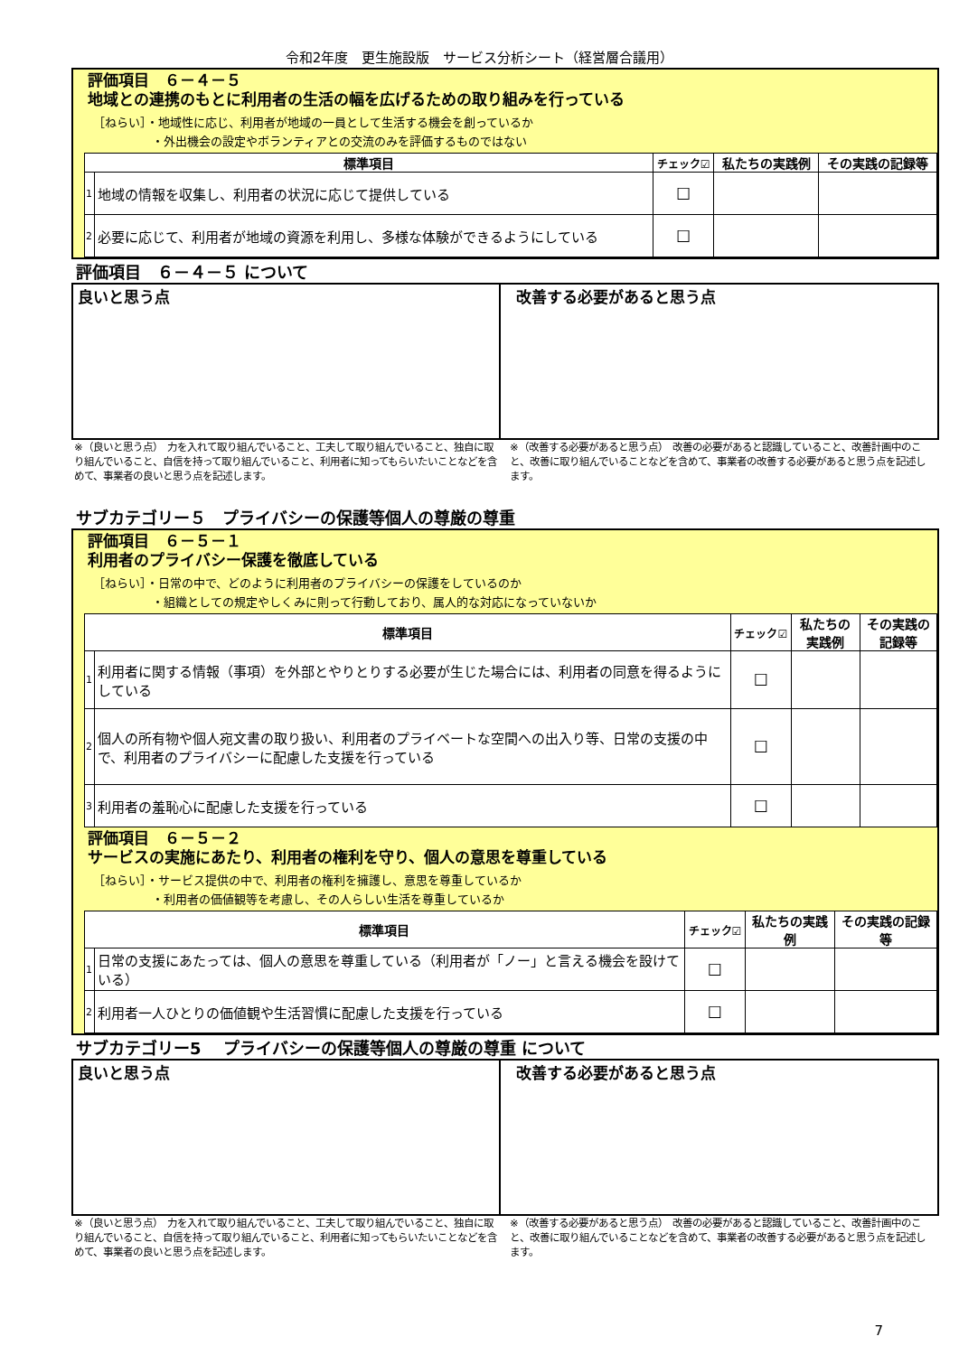令和2年度　更生施設版　サービス分析シート（経営層合議用）
評価項目　６－４－５
地域との連携のもとに利用者の生活の幅を広げるための取り組みを行っている
［ねらい］・地域性に応じ、利用者が地域の一員として生活する機会を創っているか
　　　　　・外出機会の設定やボランティアとの交流のみを評価するものではない
| 標準項目 | | チェック☑ | 私たちの実践例 | その実践の記録等 |
| --- | --- | --- | --- | --- |
| 1 | 地域の情報を収集し、利用者の状況に応じて提供している | ☐ | | |
| 2 | 必要に応じて、利用者が地域の資源を利用し、多様な体験ができるようにしている | ☐ | | |
評価項目　６－４－５ について
良いと思う点 改善する必要があると思う点
※（良いと思う点）　力を入れて取り組んでいること、工夫して取り組んでいること、独自に取り組んでいること、自信を持って取り組んでいること、利用者に知ってもらいたいことなどを含めて、事業者の良いと思う点を記述します。
※（改善する必要があると思う点）　改善の必要があると認識していること、改善計画中のこと、改善に取り組んでいることなどを含めて、事業者の改善する必要があると思う点を記述します。
サブカテゴリー５　プライバシーの保護等個人の尊厳の尊重
評価項目　６－５－１
利用者のプライバシー保護を徹底している
［ねらい］・日常の中で、どのように利用者のプライバシーの保護をしているのか
　　　　　・組織としての規定やしくみに則って行動しており、属人的な対応になっていないか
| 標準項目 | | チェック☑ | 私たちの実践例 | その実践の記録等 |
| --- | --- | --- | --- | --- |
| 1 | 利用者に関する情報（事項）を外部とやりとりする必要が生じた場合には、利用者の同意を得るようにしている | ☐ | | |
| 2 | 個人の所有物や個人宛文書の取り扱い、利用者のプライベートな空間への出入り等、日常の支援の中で、利用者のプライバシーに配慮した支援を行っている | ☐ | | |
| 3 | 利用者の羞恥心に配慮した支援を行っている | ☐ | | |
評価項目　６－５－２
サービスの実施にあたり、利用者の権利を守り、個人の意思を尊重している
［ねらい］・サービス提供の中で、利用者の権利を擁護し、意思を尊重しているか
　　　　　・利用者の価値観等を考慮し、その人らしい生活を尊重しているか
| 標準項目 | | チェック☑ | 私たちの実践例 | その実践の記録等 |
| --- | --- | --- | --- | --- |
| 1 | 日常の支援にあたっては、個人の意思を尊重している（利用者が「ノー」と言える機会を設けている） | ☐ | | |
| 2 | 利用者一人ひとりの価値観や生活習慣に配慮した支援を行っている | ☐ | | |
サブカテゴリー5　 プライバシーの保護等個人の尊厳の尊重 について
良いと思う点 改善する必要があると思う点
※（良いと思う点）　力を入れて取り組んでいること、工夫して取り組んでいること、独自に取り組んでいること、自信を持って取り組んでいること、利用者に知ってもらいたいことなどを含めて、事業者の良いと思う点を記述します。
※（改善する必要があると思う点）　改善の必要があると認識していること、改善計画中のこと、改善に取り組んでいることなどを含めて、事業者の改善する必要があると思う点を記述します。
7